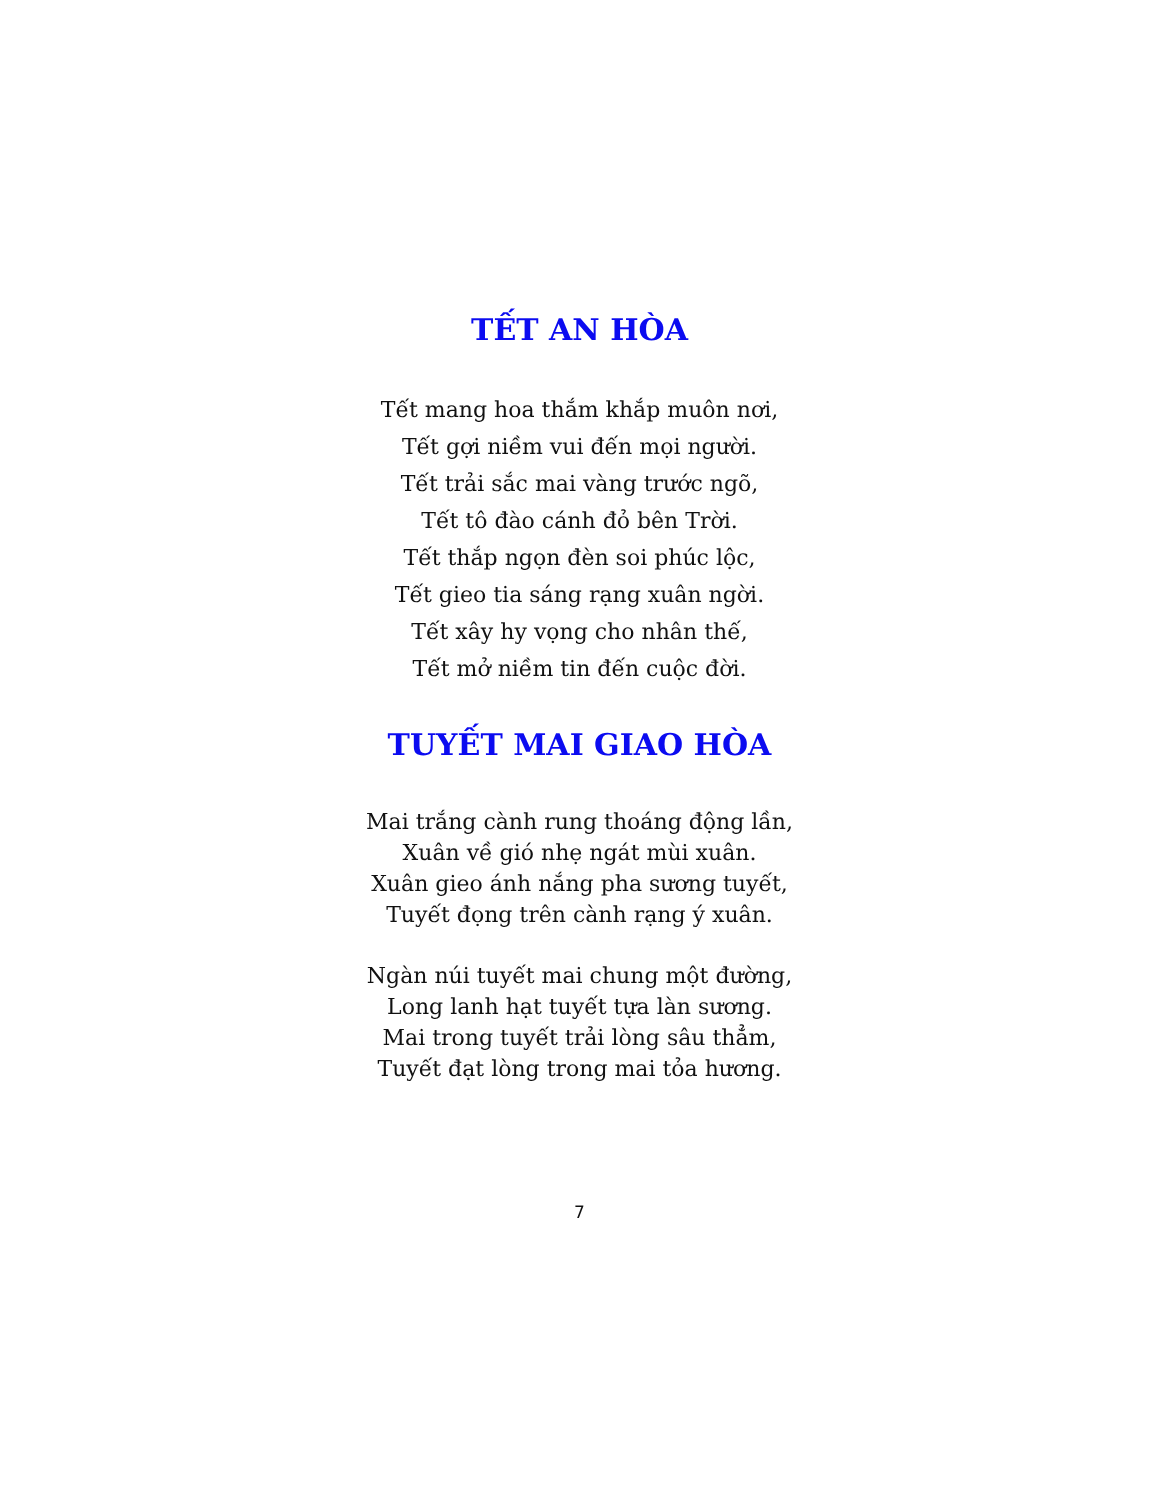TẾT AN HÒA
Tết mang hoa thắm khắp muôn nơi,
Tết gợi niềm vui đến mọi người.
Tết trải sắc mai vàng trước ngõ,
Tết tô đào cánh đỏ bên Trời.
Tết thắp ngọn đèn soi phúc lộc,
Tết gieo tia sáng rạng xuân ngời.
Tết xây hy vọng cho nhân thế,
Tết mở niềm tin đến cuộc đời.
TUYẾT MAI GIAO HÒA
Mai trắng cành rung thoáng động lần,
Xuân về gió nhẹ ngát mùi xuân.
Xuân gieo ánh nắng pha sương tuyết,
Tuyết đọng trên cành rạng ý xuân.
Ngàn núi tuyết mai chung một đường,
Long lanh hạt tuyết tựa làn sương.
Mai trong tuyết trải lòng sâu thẳm,
Tuyết đạt lòng trong mai tỏa hương.
7